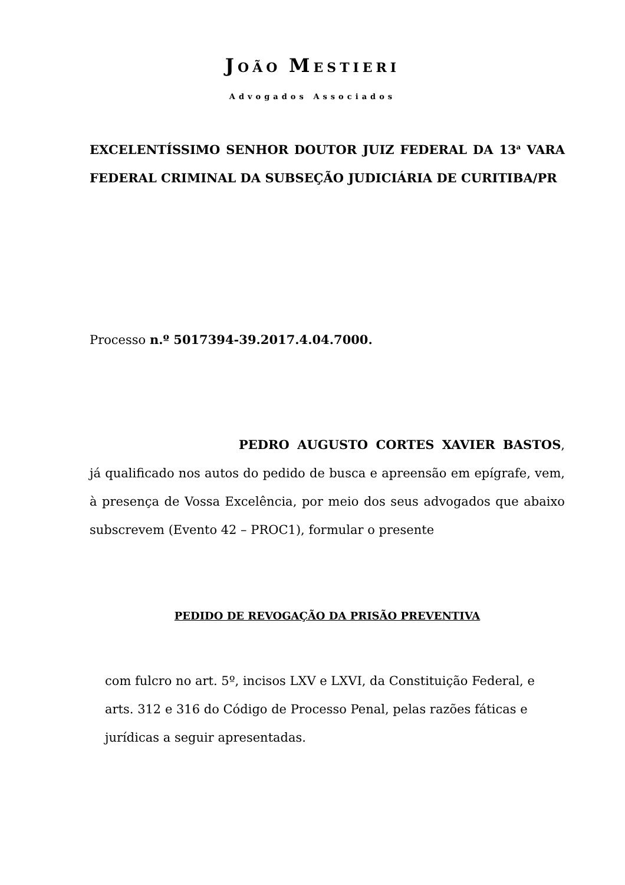JOÃO MESTIERI
Advogados Associados
EXCELENTÍSSIMO SENHOR DOUTOR JUIZ FEDERAL DA 13<sup>a</sup> VARA FEDERAL CRIMINAL DA SUBSEÇÃO JUDICIÁRIA DE CURITIBA/PR
Processo n.º 5017394-39.2017.4.04.7000.
PEDRO AUGUSTO CORTES XAVIER BASTOS, já qualificado nos autos do pedido de busca e apreensão em epígrafe, vem, à presença de Vossa Excelência, por meio dos seus advogados que abaixo subscrevem (Evento 42 – PROC1), formular o presente
PEDIDO DE REVOGAÇÃO DA PRISÃO PREVENTIVA
com fulcro no art. 5º, incisos LXV e LXVI, da Constituição Federal, e arts. 312 e 316 do Código de Processo Penal, pelas razões fáticas e jurídicas a seguir apresentadas.